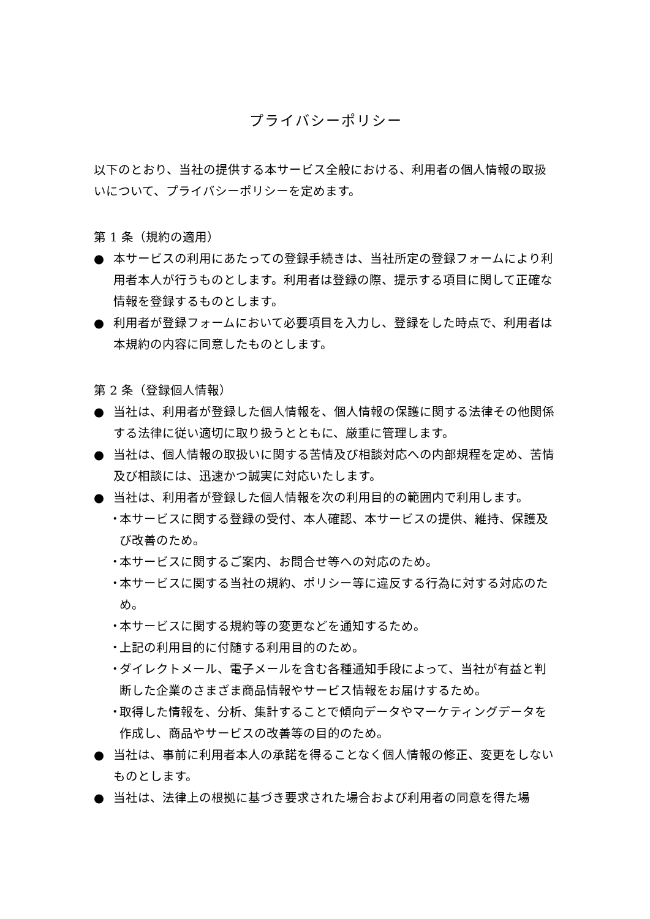プライバシーポリシー
以下のとおり、当社の提供する本サービス全般における、利用者の個人情報の取扱いについて、プライバシーポリシーを定めます。
第 1 条（規約の適用）
● 本サービスの利用にあたっての登録手続きは、当社所定の登録フォームにより利用者本人が行うものとします。利用者は登録の際、提示する項目に関して正確な情報を登録するものとします。
● 利用者が登録フォームにおいて必要項目を入力し、登録をした時点で、利用者は本規約の内容に同意したものとします。
第 2 条（登録個人情報）
● 当社は、利用者が登録した個人情報を、個人情報の保護に関する法律その他関係する法律に従い適切に取り扱うとともに、厳重に管理します。
● 当社は、個人情報の取扱いに関する苦情及び相談対応への内部規程を定め、苦情及び相談には、迅速かつ誠実に対応いたします。
● 当社は、利用者が登録した個人情報を次の利用目的の範囲内で利用します。
・ 本サービスに関する登録の受付、本人確認、本サービスの提供、維持、保護及び改善のため。
・ 本サービスに関するご案内、お問合せ等への対応のため。
・ 本サービスに関する当社の規約、ポリシー等に違反する行為に対する対応のため。
・ 本サービスに関する規約等の変更などを通知するため。
・ 上記の利用目的に付随する利用目的のため。
・ ダイレクトメール、電子メールを含む各種通知手段によって、当社が有益と判断した企業のさまざま商品情報やサービス情報をお届けするため。
・ 取得した情報を、分析、集計することで傾向データやマーケティングデータを作成し、商品やサービスの改善等の目的のため。
● 当社は、事前に利用者本人の承諾を得ることなく個人情報の修正、変更をしないものとします。
● 当社は、法律上の根拠に基づき要求された場合および利用者の同意を得た場